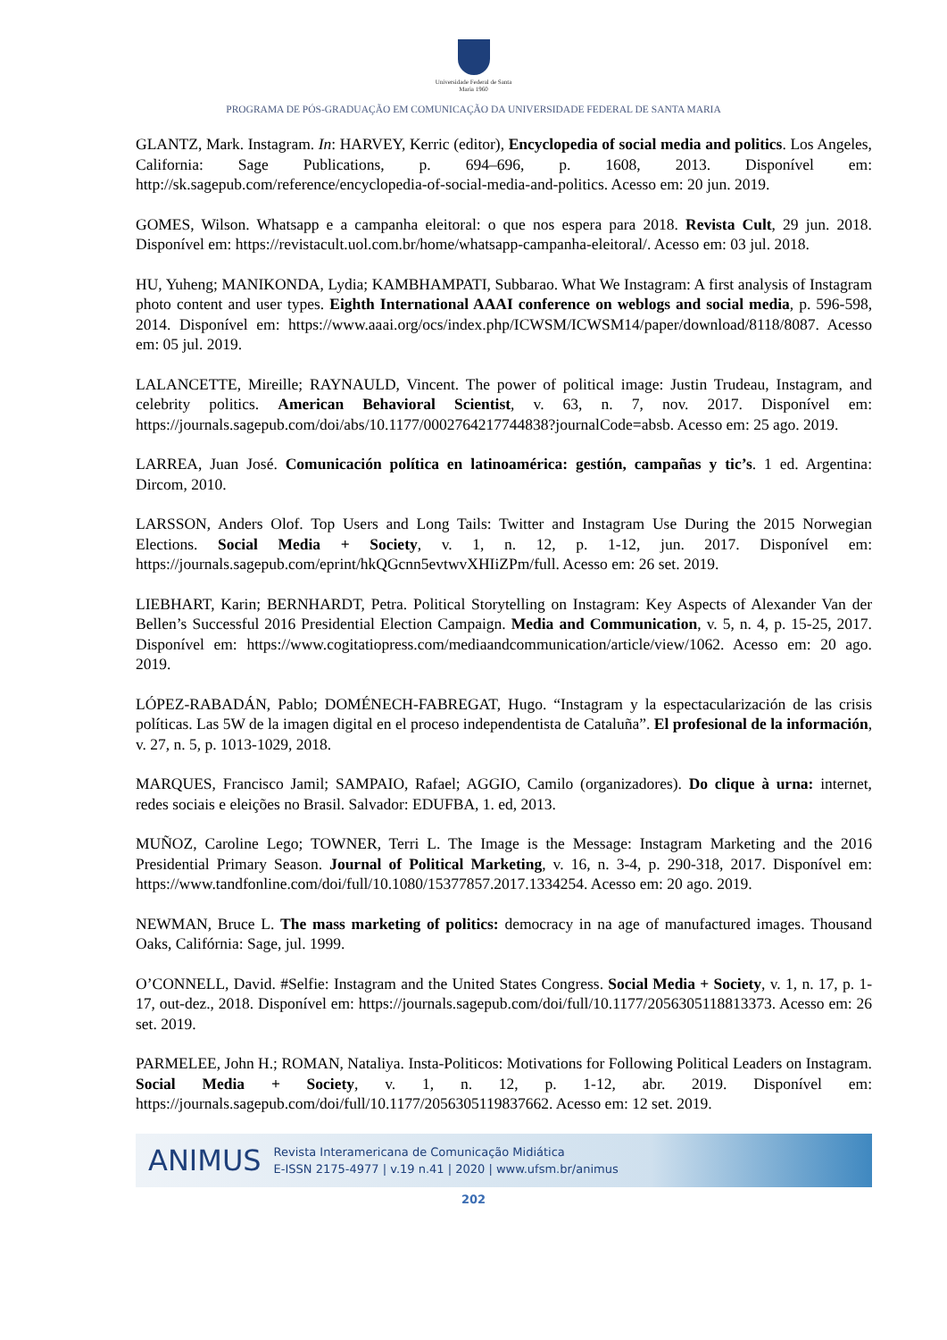Universidade Federal de Santa Maria 1960
PROGRAMA DE PÓS-GRADUAÇÃO EM COMUNICAÇÃO DA UNIVERSIDADE FEDERAL DE SANTA MARIA
GLANTZ, Mark. Instagram. In: HARVEY, Kerric (editor), Encyclopedia of social media and politics. Los Angeles, California: Sage Publications, p. 694–696, p. 1608, 2013. Disponível em: http://sk.sagepub.com/reference/encyclopedia-of-social-media-and-politics. Acesso em: 20 jun. 2019.
GOMES, Wilson. Whatsapp e a campanha eleitoral: o que nos espera para 2018. Revista Cult, 29 jun. 2018. Disponível em: https://revistacult.uol.com.br/home/whatsapp-campanha-eleitoral/. Acesso em: 03 jul. 2018.
HU, Yuheng; MANIKONDA, Lydia; KAMBHAMPATI, Subbarao. What We Instagram: A first analysis of Instagram photo content and user types. Eighth International AAAI conference on weblogs and social media, p. 596-598, 2014. Disponível em: https://www.aaai.org/ocs/index.php/ICWSM/ICWSM14/paper/download/8118/8087. Acesso em: 05 jul. 2019.
LALANCETTE, Mireille; RAYNAULD, Vincent. The power of political image: Justin Trudeau, Instagram, and celebrity politics. American Behavioral Scientist, v. 63, n. 7, nov. 2017. Disponível em: https://journals.sagepub.com/doi/abs/10.1177/0002764217744838?journalCode=absb. Acesso em: 25 ago. 2019.
LARREA, Juan José. Comunicación política en latinoamérica: gestión, campañas y tic’s. 1 ed. Argentina: Dircom, 2010.
LARSSON, Anders Olof. Top Users and Long Tails: Twitter and Instagram Use During the 2015 Norwegian Elections. Social Media + Society, v. 1, n. 12, p. 1-12, jun. 2017. Disponível em: https://journals.sagepub.com/eprint/hkQGcnn5evtwvXHIiZPm/full. Acesso em: 26 set. 2019.
LIEBHART, Karin; BERNHARDT, Petra. Political Storytelling on Instagram: Key Aspects of Alexander Van der Bellen’s Successful 2016 Presidential Election Campaign. Media and Communication, v. 5, n. 4, p. 15-25, 2017. Disponível em: https://www.cogitatiopress.com/mediaandcommunication/article/view/1062. Acesso em: 20 ago. 2019.
LÓPEZ-RABADÁN, Pablo; DOMÉNECH-FABREGAT, Hugo. “Instagram y la espectacularización de las crisis políticas. Las 5W de la imagen digital en el proceso independentista de Cataluña”. El profesional de la información, v. 27, n. 5, p. 1013-1029, 2018.
MARQUES, Francisco Jamil; SAMPAIO, Rafael; AGGIO, Camilo (organizadores). Do clique à urna: internet, redes sociais e eleições no Brasil. Salvador: EDUFBA, 1. ed, 2013.
MUÑOZ, Caroline Lego; TOWNER, Terri L. The Image is the Message: Instagram Marketing and the 2016 Presidential Primary Season. Journal of Political Marketing, v. 16, n. 3-4, p. 290-318, 2017. Disponível em: https://www.tandfonline.com/doi/full/10.1080/15377857.2017.1334254. Acesso em: 20 ago. 2019.
NEWMAN, Bruce L. The mass marketing of politics: democracy in na age of manufactured images. Thousand Oaks, Califórnia: Sage, jul. 1999.
O’CONNELL, David. #Selfie: Instagram and the United States Congress. Social Media + Society, v. 1, n. 17, p. 1-17, out-dez., 2018. Disponível em: https://journals.sagepub.com/doi/full/10.1177/2056305118813373. Acesso em: 26 set. 2019.
PARMELEE, John H.; ROMAN, Nataliya. Insta-Politicos: Motivations for Following Political Leaders on Instagram. Social Media + Society, v. 1, n. 12, p. 1-12, abr. 2019. Disponível em: https://journals.sagepub.com/doi/full/10.1177/2056305119837662. Acesso em: 12 set. 2019.
ANIMUS
Revista Interamericana de Comunicação Midiática
E-ISSN 2175-4977 | v.19 n.41 | 2020 | www.ufsm.br/animus
202